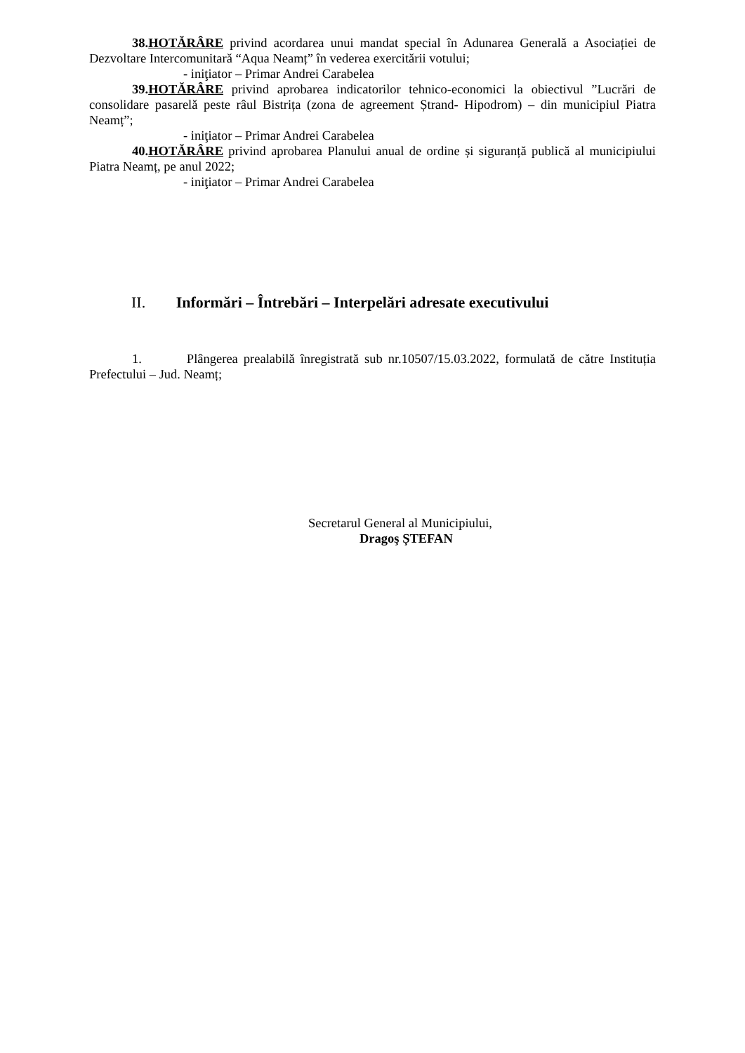38.HOTĂRÂRE privind acordarea unui mandat special în Adunarea Generală a Asociației de Dezvoltare Intercomunitară “Aqua Neamț” în vederea exercitării votului;
- iniţiator – Primar Andrei Carabelea
39.HOTĂRÂRE privind aprobarea indicatorilor tehnico-economici la obiectivul ”Lucrări de consolidare pasarelă peste râul Bistrița (zona de agreement Ștrand- Hipodrom) – din municipiul Piatra Neamț”;
- iniţiator – Primar Andrei Carabelea
40.HOTĂRÂRE privind aprobarea Planului anual de ordine și siguranță publică al municipiului Piatra Neamț, pe anul 2022;
- iniţiator – Primar Andrei Carabelea
II. Informări – Întrebări – Interpelări adresate executivului
1. Plângerea prealabilă înregistrată sub nr.10507/15.03.2022, formulată de către Instituția Prefectului – Jud. Neamț;
Secretarul General al Municipiului,
Dragoş ȘTEFAN